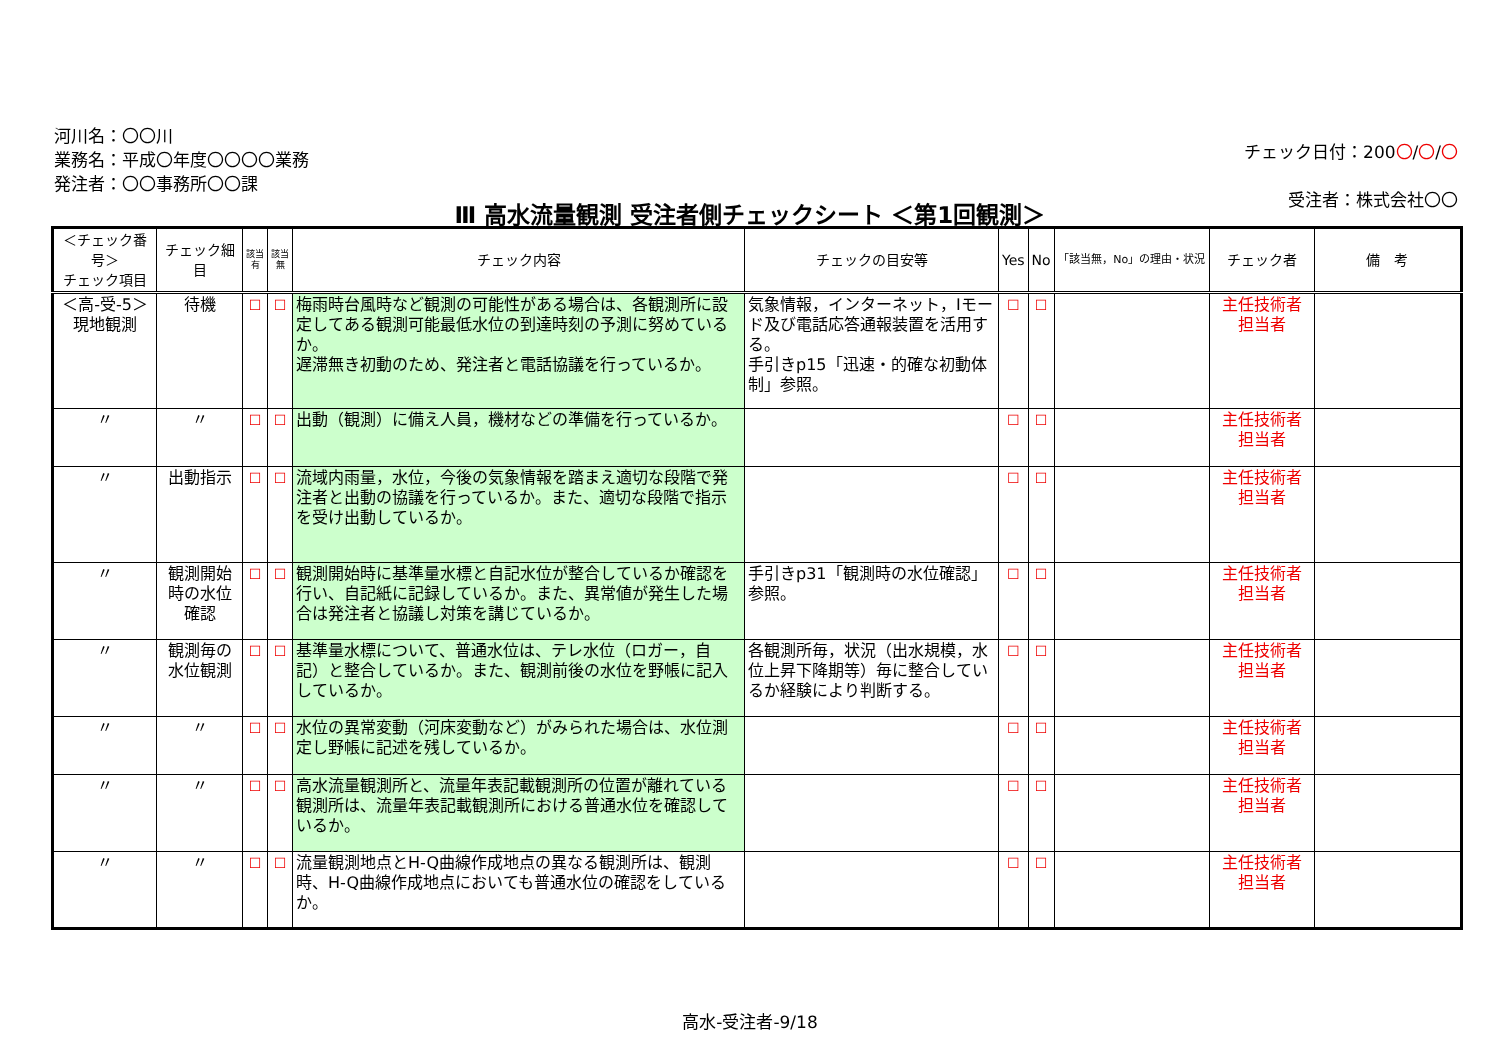河川名：〇〇川
業務名：平成〇年度〇〇〇〇業務
発注者：〇〇事務所〇〇課
チェック日付：200〇/〇/〇
受注者：株式会社〇〇
Ⅲ 高水流量観測 受注者側チェックシート ＜第1回観測＞
| ＜チェック番号＞ チェック項目 | チェック細目 | 該当 有 | 該当 無 | チェック内容 | チェックの目安等 | Yes | No | 「該当無，No」の理由・状況 | チェック者 | 備 考 |
| --- | --- | --- | --- | --- | --- | --- | --- | --- | --- | --- |
| ＜高-受-5＞ 現地観測 | 待機 | ☐ | ☐ | 梅雨時台風時など観測の可能性がある場合は、各観測所に設定してある観測可能最低水位の到達時刻の予測に努めているか。 遅滞無き初動のため、発注者と電話協議を行っているか。 | 気象情報，インターネット，Iモード及び電話応答通報装置を活用する。 手引きp15「迅速・的確な初動体制」参照。 | ☐ | ☐ | | 主任技術者 担当者 | |
| 〃 | 〃 | ☐ | ☐ | 出動（観測）に備え人員，機材などの準備を行っているか。 | | ☐ | ☐ | | 主任技術者 担当者 | |
| 〃 | 出動指示 | ☐ | ☐ | 流域内雨量，水位，今後の気象情報を踏まえ適切な段階で発注者と出動の協議を行っているか。また、適切な段階で指示を受け出動しているか。 | | ☐ | ☐ | | 主任技術者 担当者 | |
| 〃 | 観測開始時の水位確認 | ☐ | ☐ | 観測開始時に基準量水標と自記水位が整合しているか確認を行い、自記紙に記録しているか。また、異常値が発生した場合は発注者と協議し対策を講じているか。 | 手引きp31「観測時の水位確認」参照。 | ☐ | ☐ | | 主任技術者 担当者 | |
| 〃 | 観測毎の水位観測 | ☐ | ☐ | 基準量水標について、普通水位は、テレ水位（ロガー，自記）と整合しているか。また、観測前後の水位を野帳に記入しているか。 | 各観測所毎，状況（出水規模，水位上昇下降期等）毎に整合しているか経験により判断する。 | ☐ | ☐ | | 主任技術者 担当者 | |
| 〃 | 〃 | ☐ | ☐ | 水位の異常変動（河床変動など）がみられた場合は、水位測定し野帳に記述を残しているか。 | | ☐ | ☐ | | 主任技術者 担当者 | |
| 〃 | 〃 | ☐ | ☐ | 高水流量観測所と、流量年表記載観測所の位置が離れている観測所は、流量年表記載観測所における普通水位を確認しているか。 | | ☐ | ☐ | | 主任技術者 担当者 | |
| 〃 | 〃 | ☐ | ☐ | 流量観測地点とH-Q曲線作成地点の異なる観測所は、観測時、H-Q曲線作成地点においても普通水位の確認をしているか。 | | ☐ | ☐ | | 主任技術者 担当者 | |
高水-受注者-9/18